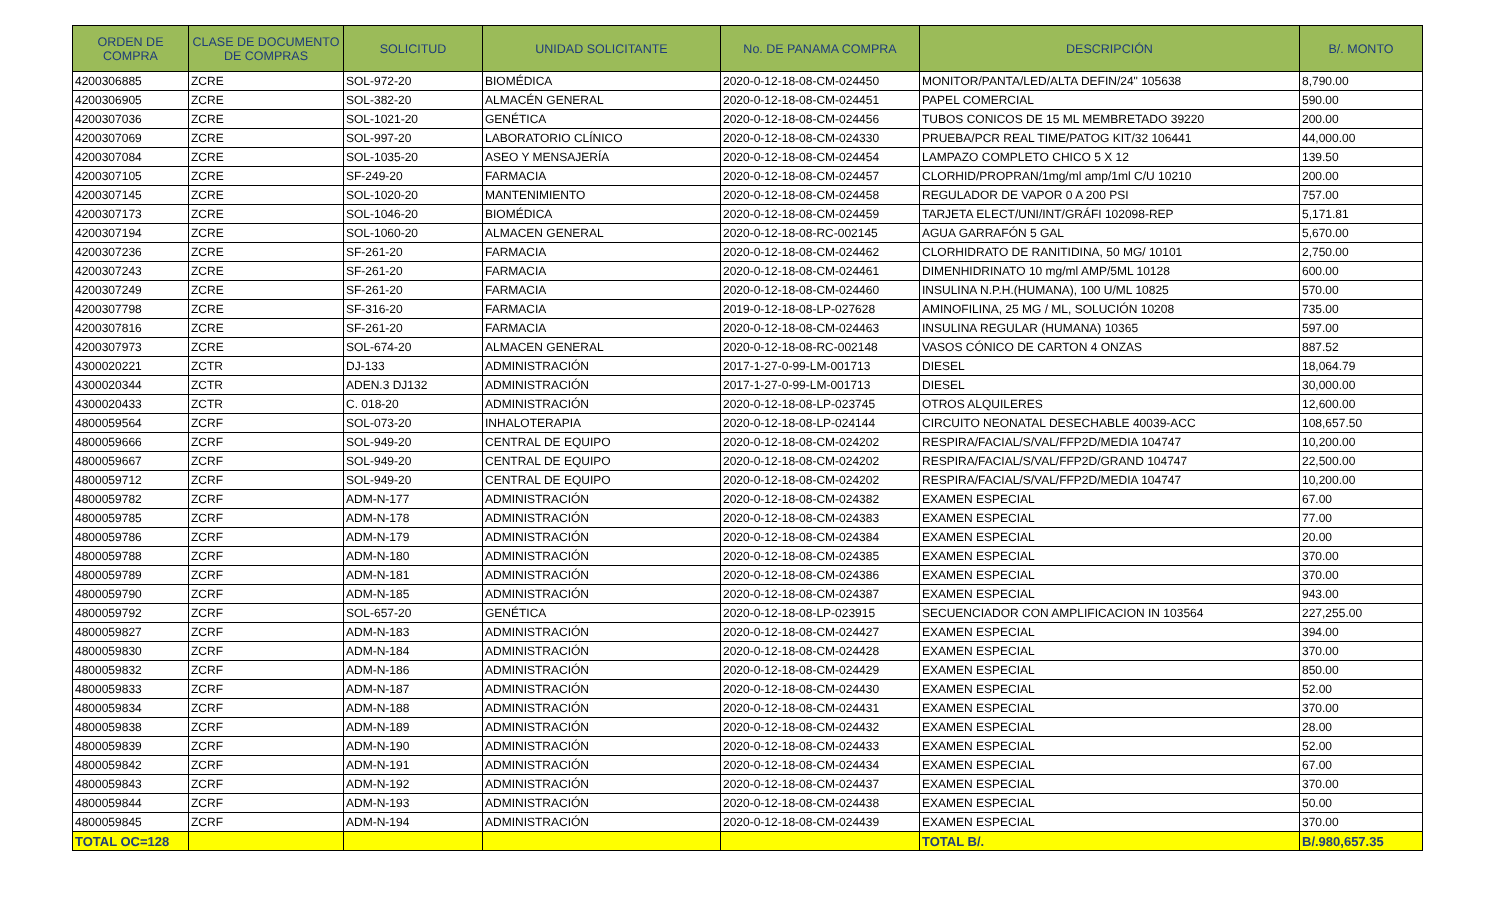| ORDEN DE COMPRA | CLASE DE DOCUMENTO DE COMPRAS | SOLICITUD | UNIDAD SOLICITANTE | No. DE PANAMA COMPRA | DESCRIPCIÓN | B/. MONTO |
| --- | --- | --- | --- | --- | --- | --- |
| 4200306885 | ZCRE | SOL-972-20 | BIOMÉDICA | 2020-0-12-18-08-CM-024450 | MONITOR/PANTA/LED/ALTA DEFIN/24" 105638 | 8,790.00 |
| 4200306905 | ZCRE | SOL-382-20 | ALMACÉN GENERAL | 2020-0-12-18-08-CM-024451 | PAPEL COMERCIAL | 590.00 |
| 4200307036 | ZCRE | SOL-1021-20 | GENÉTICA | 2020-0-12-18-08-CM-024456 | TUBOS CONICOS DE 15 ML MEMBRETADO 39220 | 200.00 |
| 4200307069 | ZCRE | SOL-997-20 | LABORATORIO CLÍNICO | 2020-0-12-18-08-CM-024330 | PRUEBA/PCR REAL TIME/PATOG KIT/32 106441 | 44,000.00 |
| 4200307084 | ZCRE | SOL-1035-20 | ASEO Y MENSAJERÍA | 2020-0-12-18-08-CM-024454 | LAMPAZO COMPLETO CHICO 5 X 12 | 139.50 |
| 4200307105 | ZCRE | SF-249-20 | FARMACIA | 2020-0-12-18-08-CM-024457 | CLORHID/PROPRAN/1mg/ml amp/1ml C/U 10210 | 200.00 |
| 4200307145 | ZCRE | SOL-1020-20 | MANTENIMIENTO | 2020-0-12-18-08-CM-024458 | REGULADOR DE VAPOR 0 A 200 PSI | 757.00 |
| 4200307173 | ZCRE | SOL-1046-20 | BIOMÉDICA | 2020-0-12-18-08-CM-024459 | TARJETA ELECT/UNI/INT/GRÁFI 102098-REP | 5,171.81 |
| 4200307194 | ZCRE | SOL-1060-20 | ALMACEN GENERAL | 2020-0-12-18-08-RC-002145 | AGUA GARRAFÓN 5 GAL | 5,670.00 |
| 4200307236 | ZCRE | SF-261-20 | FARMACIA | 2020-0-12-18-08-CM-024462 | CLORHIDRATO DE RANITIDINA, 50 MG/ 10101 | 2,750.00 |
| 4200307243 | ZCRE | SF-261-20 | FARMACIA | 2020-0-12-18-08-CM-024461 | DIMENHIDRINATO 10 mg/ml AMP/5ML 10128 | 600.00 |
| 4200307249 | ZCRE | SF-261-20 | FARMACIA | 2020-0-12-18-08-CM-024460 | INSULINA N.P.H.(HUMANA), 100 U/ML 10825 | 570.00 |
| 4200307798 | ZCRE | SF-316-20 | FARMACIA | 2019-0-12-18-08-LP-027628 | AMINOFILINA, 25 MG / ML, SOLUCIÓN 10208 | 735.00 |
| 4200307816 | ZCRE | SF-261-20 | FARMACIA | 2020-0-12-18-08-CM-024463 | INSULINA REGULAR (HUMANA) 10365 | 597.00 |
| 4200307973 | ZCRE | SOL-674-20 | ALMACEN GENERAL | 2020-0-12-18-08-RC-002148 | VASOS CÓNICO DE CARTON 4 ONZAS | 887.52 |
| 4300020221 | ZCTR | DJ-133 | ADMINISTRACIÓN | 2017-1-27-0-99-LM-001713 | DIESEL | 18,064.79 |
| 4300020344 | ZCTR | ADEN.3 DJ132 | ADMINISTRACIÓN | 2017-1-27-0-99-LM-001713 | DIESEL | 30,000.00 |
| 4300020433 | ZCTR | C. 018-20 | ADMINISTRACIÓN | 2020-0-12-18-08-LP-023745 | OTROS ALQUILERES | 12,600.00 |
| 4800059564 | ZCRF | SOL-073-20 | INHALOTERAPIA | 2020-0-12-18-08-LP-024144 | CIRCUITO NEONATAL DESECHABLE 40039-ACC | 108,657.50 |
| 4800059666 | ZCRF | SOL-949-20 | CENTRAL DE EQUIPO | 2020-0-12-18-08-CM-024202 | RESPIRA/FACIAL/S/VAL/FFP2D/MEDIA 104747 | 10,200.00 |
| 4800059667 | ZCRF | SOL-949-20 | CENTRAL DE EQUIPO | 2020-0-12-18-08-CM-024202 | RESPIRA/FACIAL/S/VAL/FFP2D/GRAND 104747 | 22,500.00 |
| 4800059712 | ZCRF | SOL-949-20 | CENTRAL DE EQUIPO | 2020-0-12-18-08-CM-024202 | RESPIRA/FACIAL/S/VAL/FFP2D/MEDIA 104747 | 10,200.00 |
| 4800059782 | ZCRF | ADM-N-177 | ADMINISTRACIÓN | 2020-0-12-18-08-CM-024382 | EXAMEN ESPECIAL | 67.00 |
| 4800059785 | ZCRF | ADM-N-178 | ADMINISTRACIÓN | 2020-0-12-18-08-CM-024383 | EXAMEN ESPECIAL | 77.00 |
| 4800059786 | ZCRF | ADM-N-179 | ADMINISTRACIÓN | 2020-0-12-18-08-CM-024384 | EXAMEN ESPECIAL | 20.00 |
| 4800059788 | ZCRF | ADM-N-180 | ADMINISTRACIÓN | 2020-0-12-18-08-CM-024385 | EXAMEN ESPECIAL | 370.00 |
| 4800059789 | ZCRF | ADM-N-181 | ADMINISTRACIÓN | 2020-0-12-18-08-CM-024386 | EXAMEN ESPECIAL | 370.00 |
| 4800059790 | ZCRF | ADM-N-185 | ADMINISTRACIÓN | 2020-0-12-18-08-CM-024387 | EXAMEN ESPECIAL | 943.00 |
| 4800059792 | ZCRF | SOL-657-20 | GENÉTICA | 2020-0-12-18-08-LP-023915 | SECUENCIADOR CON AMPLIFICACION IN 103564 | 227,255.00 |
| 4800059827 | ZCRF | ADM-N-183 | ADMINISTRACIÓN | 2020-0-12-18-08-CM-024427 | EXAMEN ESPECIAL | 394.00 |
| 4800059830 | ZCRF | ADM-N-184 | ADMINISTRACIÓN | 2020-0-12-18-08-CM-024428 | EXAMEN ESPECIAL | 370.00 |
| 4800059832 | ZCRF | ADM-N-186 | ADMINISTRACIÓN | 2020-0-12-18-08-CM-024429 | EXAMEN ESPECIAL | 850.00 |
| 4800059833 | ZCRF | ADM-N-187 | ADMINISTRACIÓN | 2020-0-12-18-08-CM-024430 | EXAMEN ESPECIAL | 52.00 |
| 4800059834 | ZCRF | ADM-N-188 | ADMINISTRACIÓN | 2020-0-12-18-08-CM-024431 | EXAMEN ESPECIAL | 370.00 |
| 4800059838 | ZCRF | ADM-N-189 | ADMINISTRACIÓN | 2020-0-12-18-08-CM-024432 | EXAMEN ESPECIAL | 28.00 |
| 4800059839 | ZCRF | ADM-N-190 | ADMINISTRACIÓN | 2020-0-12-18-08-CM-024433 | EXAMEN ESPECIAL | 52.00 |
| 4800059842 | ZCRF | ADM-N-191 | ADMINISTRACIÓN | 2020-0-12-18-08-CM-024434 | EXAMEN ESPECIAL | 67.00 |
| 4800059843 | ZCRF | ADM-N-192 | ADMINISTRACIÓN | 2020-0-12-18-08-CM-024437 | EXAMEN ESPECIAL | 370.00 |
| 4800059844 | ZCRF | ADM-N-193 | ADMINISTRACIÓN | 2020-0-12-18-08-CM-024438 | EXAMEN ESPECIAL | 50.00 |
| 4800059845 | ZCRF | ADM-N-194 | ADMINISTRACIÓN | 2020-0-12-18-08-CM-024439 | EXAMEN ESPECIAL | 370.00 |
| TOTAL OC=128 | | | | | TOTAL B/. | B/.980,657.35 |